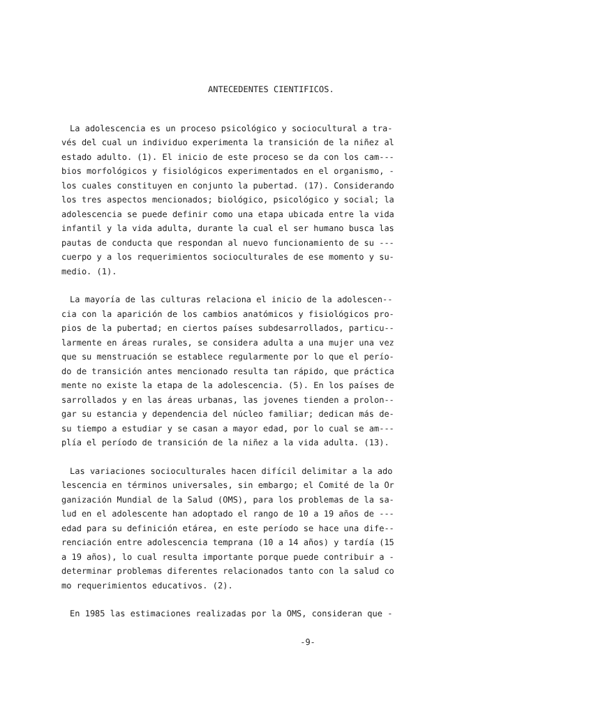ANTECEDENTES CIENTIFICOS.
La adolescencia es un proceso psicológico y sociocultural a tra- vés del cual un individuo experimenta la transición de la niñez al estado adulto. (1). El inicio de este proceso se da con los cam--- bios morfológicos y fisiológicos experimentados en el organismo, - los cuales constituyen en conjunto la pubertad. (17). Considerando los tres aspectos mencionados; biológico, psicológico y social; la adolescencia se puede definir como una etapa ubicada entre la vida infantil y la vida adulta, durante la cual el ser humano busca las pautas de conducta que respondan al nuevo funcionamiento de su --- cuerpo y a los requerimientos socioculturales de ese momento y su- medio. (1).
La mayoría de las culturas relaciona el inicio de la adolescen-- cia con la aparición de los cambios anatómicos y fisiológicos pro- pios de la pubertad; en ciertos países subdesarrollados, particu-- larmente en áreas rurales, se considera adulta a una mujer una vez que su menstruación se establece regularmente por lo que el perío- do de transición antes mencionado resulta tan rápido, que práctica mente no existe la etapa de la adolescencia. (5). En los países de sarrollados y en las áreas urbanas, las jovenes tienden a prolon-- gar su estancia y dependencia del núcleo familiar; dedican más de- su tiempo a estudiar y se casan a mayor edad, por lo cual se am--- plía el período de transición de la niñez a la vida adulta. (13).
Las variaciones socioculturales hacen difícil delimitar a la ado lescencia en términos universales, sin embargo; el Comité de la Or ganización Mundial de la Salud (OMS), para los problemas de la sa- lud en el adolescente han adoptado el rango de 10 a 19 años de --- edad para su definición etárea, en este período se hace una dife-- renciación entre adolescencia temprana (10 a 14 años) y tardía (15 a 19 años), lo cual resulta importante porque puede contribuir a - determinar problemas diferentes relacionados tanto con la salud co mo requerimientos educativos. (2).
En 1985 las estimaciones realizadas por la OMS, consideran que -
-9-